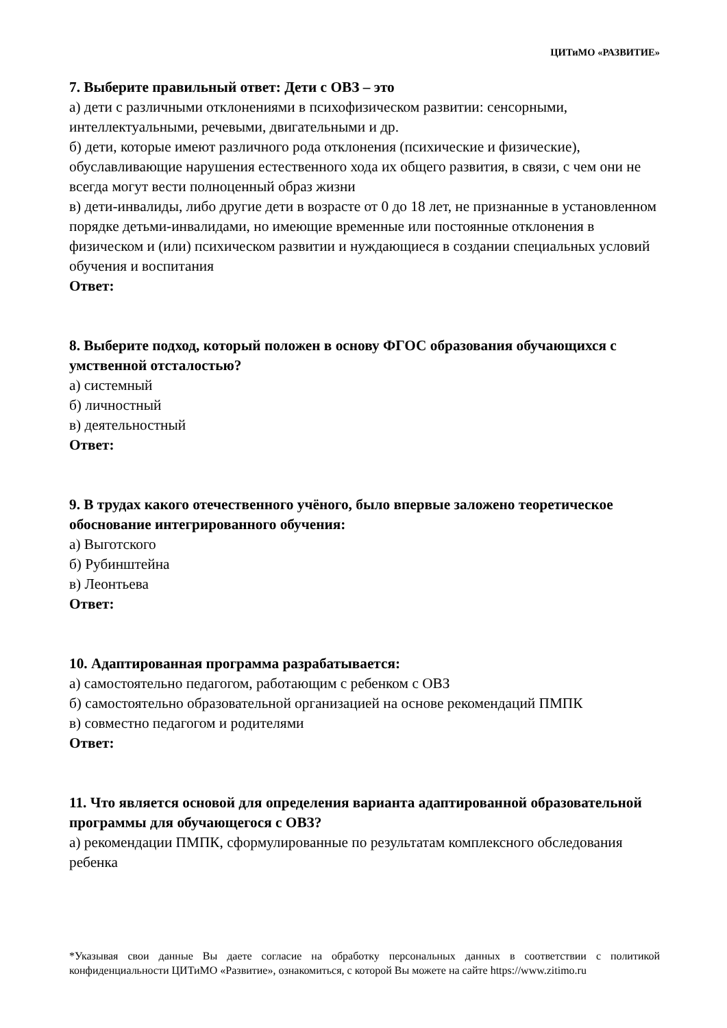ЦИТиМО «РАЗВИТИЕ»
7. Выберите правильный ответ: Дети с ОВЗ – это
а) дети с различными отклонениями в психофизическом развитии: сенсорными, интеллектуальными, речевыми, двигательными и др.
б) дети, которые имеют различного рода отклонения (психические и физические), обуславливающие нарушения естественного хода их общего развития, в связи, с чем они не всегда могут вести полноценный образ жизни
в) дети-инвалиды, либо другие дети в возрасте от 0 до 18 лет, не признанные в установленном порядке детьми-инвалидами, но имеющие временные или постоянные отклонения в физическом и (или) психическом развитии и нуждающиеся в создании специальных условий обучения и воспитания
Ответ:
8. Выберите подход, который положен в основу ФГОС образования обучающихся с умственной отсталостью?
а) системный
б) личностный
в) деятельностный
Ответ:
9. В трудах какого отечественного учёного, было впервые заложено теоретическое обоснование интегрированного обучения:
а) Выготского
б) Рубинштейна
в) Леонтьева
Ответ:
10. Адаптированная программа разрабатывается:
а) самостоятельно педагогом, работающим с ребенком с ОВЗ
б) самостоятельно образовательной организацией на основе рекомендаций ПМПК
в) совместно педагогом и родителями
Ответ:
11. Что является основой для определения варианта адаптированной образовательной программы для обучающегося с ОВЗ?
а) рекомендации ПМПК, сформулированные по результатам комплексного обследования ребенка
*Указывая свои данные Вы даете согласие на обработку персональных данных в соответствии с политикой конфиденциальности ЦИТиМО «Развитие», ознакомиться, с которой Вы можете на сайте https://www.zitimo.ru